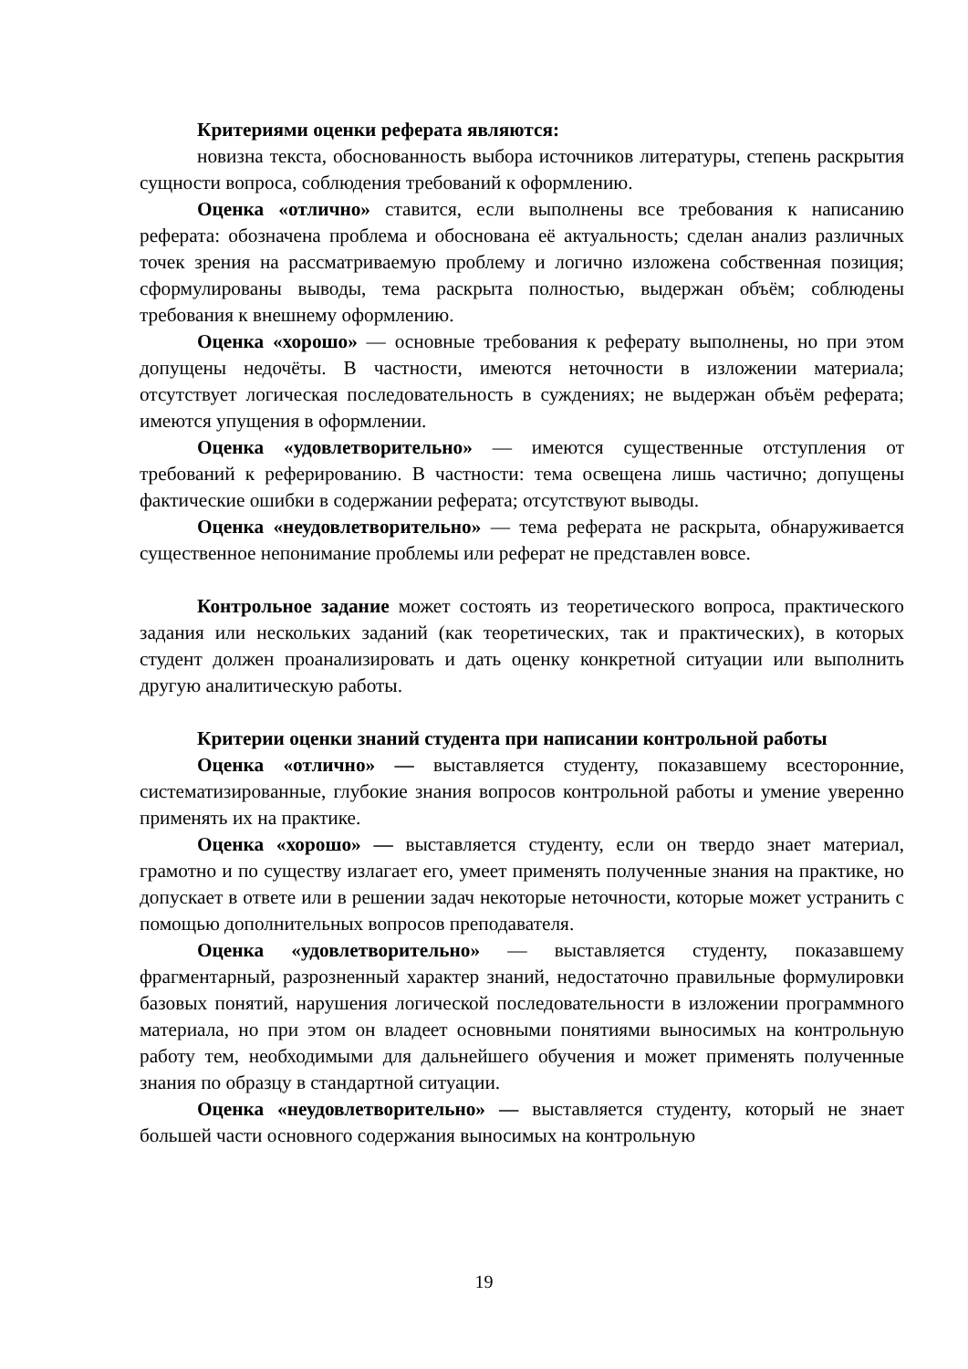Критериями оценки реферата являются:
новизна текста, обоснованность выбора источников литературы, степень раскрытия сущности вопроса, соблюдения требований к оформлению.
Оценка «отлично» ставится, если выполнены все требования к написанию реферата: обозначена проблема и обоснована её актуальность; сделан анализ различных точек зрения на рассматриваемую проблему и логично изложена собственная позиция; сформулированы выводы, тема раскрыта полностью, выдержан объём; соблюдены требования к внешнему оформлению.
Оценка «хорошо» — основные требования к реферату выполнены, но при этом допущены недочёты. В частности, имеются неточности в изложении материала; отсутствует логическая последовательность в суждениях; не выдержан объём реферата; имеются упущения в оформлении.
Оценка «удовлетворительно» — имеются существенные отступления от требований к реферированию. В частности: тема освещена лишь частично; допущены фактические ошибки в содержании реферата; отсутствуют выводы.
Оценка «неудовлетворительно» — тема реферата не раскрыта, обнаруживается существенное непонимание проблемы или реферат не представлен вовсе.
Контрольное задание может состоять из теоретического вопроса, практического задания или нескольких заданий (как теоретических, так и практических), в которых студент должен проанализировать и дать оценку конкретной ситуации или выполнить другую аналитическую работы.
Критерии оценки знаний студента при написании контрольной работы
Оценка «отлично» — выставляется студенту, показавшему всесторонние, систематизированные, глубокие знания вопросов контрольной работы и умение уверенно применять их на практике.
Оценка «хорошо» — выставляется студенту, если он твердо знает материал, грамотно и по существу излагает его, умеет применять полученные знания на практике, но допускает в ответе или в решении задач некоторые неточности, которые может устранить с помощью дополнительных вопросов преподавателя.
Оценка «удовлетворительно» — выставляется студенту, показавшему фрагментарный, разрозненный характер знаний, недостаточно правильные формулировки базовых понятий, нарушения логической последовательности в изложении программного материала, но при этом он владеет основными понятиями выносимых на контрольную работу тем, необходимыми для дальнейшего обучения и может применять полученные знания по образцу в стандартной ситуации.
Оценка «неудовлетворительно» — выставляется студенту, который не знает большей части основного содержания выносимых на контрольную
19